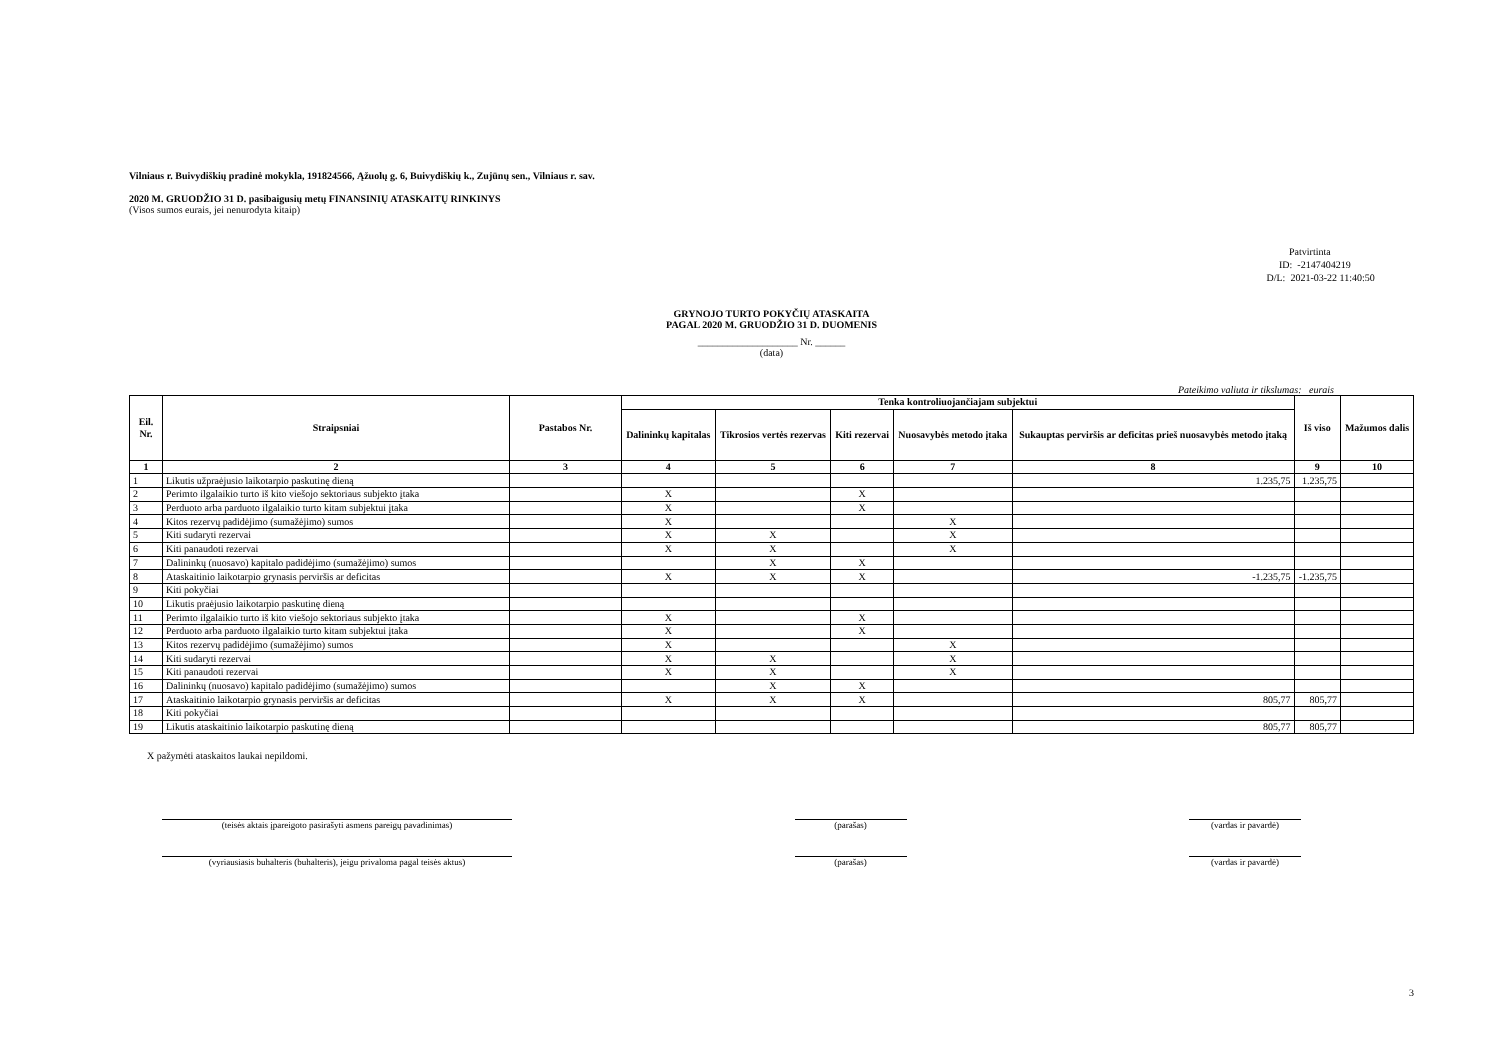Vilniaus r. Buivydiškių pradinė mokykla, 191824566, Ąžuolų g. 6, Buivydiškių k., Zujūnų sen., Vilniaus r. sav.
2020 M. GRUODŽIO 31 D. pasibaigusių metų FINANSINIŲ ATASKAITŲ RINKINYS
(Visos sumos eurais, jei nenurodyta kitaip)
Patvirtinta
ID: -2147404219
D/L: 2021-03-22 11:40:50
GRYNOJO TURTO POKYČIŲ ATASKAITA
PAGAL 2020 M. GRUODŽIO 31 D. DUOMENIS
____________________ Nr. ______
(data)
Pateikimo valiuta ir tikslumas: eurais
| Eil. Nr. | Straipsniai | Pastabos Nr. | Tenka kontroliuojančiajam subjektui | | | | | Iš viso | Mažumos dalis |
| --- | --- | --- | --- | --- | --- | --- | --- | --- | --- |
| | | | Dalininkų kapitalas | Tikrosios vertės rezervas | Kiti rezervai | Nuosavybės metodo įtaka | Sukauptas perviršis ar deficitas prieš nuosavybės metodo įtaką | | |
| 1 | 2 | 3 | 4 | 5 | 6 | 7 | 8 | 9 | 10 |
| 1 | Likutis užpraėjusio laikotarpio paskutinę dieną | | | | | | 1.235,75 | 1.235,75 | |
| 2 | Perimto ilgalaikio turto iš kito viešojo sektoriaus subjekto įtaka | | X | | X | | | | |
| 3 | Perduoto arba parduoto ilgalaikio turto kitam subjektui įtaka | | X | | X | | | | |
| 4 | Kitos rezervų padidėjimo (sumažėjimo) sumos | | X | | | X | | | |
| 5 | Kiti sudaryti rezervai | | X | X | | X | | | |
| 6 | Kiti panaudoti rezervai | | X | X | | X | | | |
| 7 | Dalininkų (nuosavo) kapitalo padidėjimo (sumažėjimo) sumos | | | X | X | | | | |
| 8 | Ataskaitinio laikotarpio grynasis perviršis ar deficitas | | X | X | X | | -1.235,75 | -1.235,75 | |
| 9 | Kiti pokyčiai | | | | | | | | |
| 10 | Likutis praėjusio laikotarpio paskutinę dieną | | | | | | | | |
| 11 | Perimto ilgalaikio turto iš kito viešojo sektoriaus subjekto įtaka | | X | | X | | | | |
| 12 | Perduoto arba parduoto ilgalaikio turto kitam subjektui įtaka | | X | | X | | | | |
| 13 | Kitos rezervų padidėjimo (sumažėjimo) sumos | | X | | | X | | | |
| 14 | Kiti sudaryti rezervai | | X | X | | X | | | |
| 15 | Kiti panaudoti rezervai | | X | X | | X | | | |
| 16 | Dalininkų (nuosavo) kapitalo padidėjimo (sumažėjimo) sumos | | | X | X | | | | |
| 17 | Ataskaitinio laikotarpio grynasis perviršis ar deficitas | | X | X | X | | 805,77 | 805,77 | |
| 18 | Kiti pokyčiai | | | | | | | | |
| 19 | Likutis ataskaitinio laikotarpio paskutinę dieną | | | | | | 805,77 | 805,77 | |
X pažymėti ataskaitos laukai nepildomi.
(teisės aktais įpareigoto pasirašyti asmens pareigų pavadinimas) (parašas) (vardas ir pavardė)
(vyriausiasis buhalteris (buhalteris), jeigu privaloma pagal teisės aktus)
(parašas) (vardas ir pavardė)
3